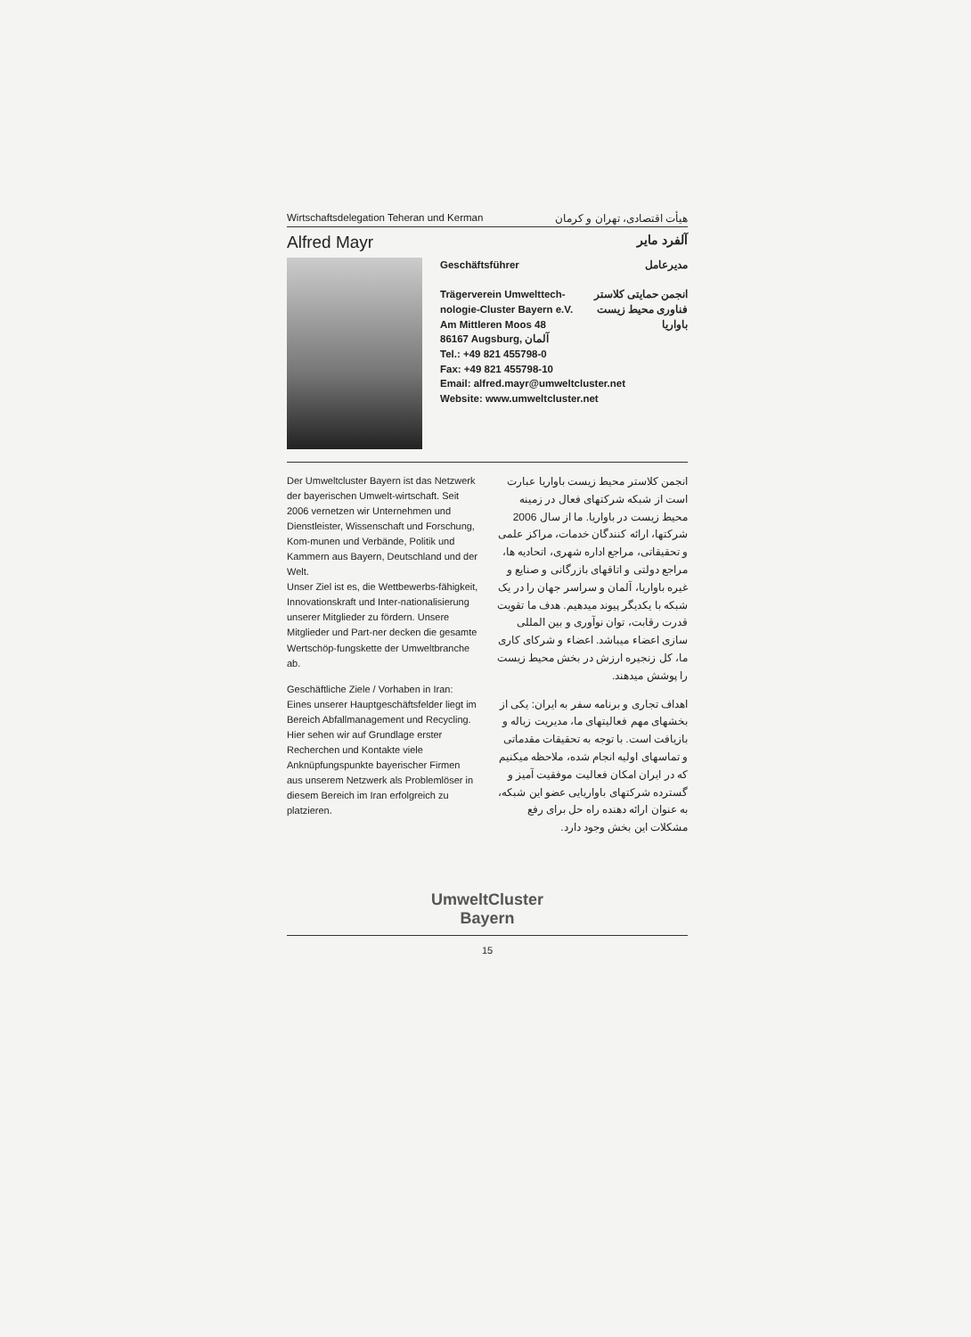Wirtschaftsdelegation Teheran und Kerman هیأت اقتصادی، تهران و کرمان
Alfred Mayr
آلفرد مایر
Geschäftsführer مدیرعامل
Trägerverein Umwelttech-
nologie-Cluster Bayern e.V.
Am Mittleren Moos 48
86167 Augsburg, آلمان انجمن حمایتی کلاستر
فناوری محیط زیست
باواریا
Tel.: +49 821 455798-0
Fax: +49 821 455798-10
Email: alfred.mayr@umweltcluster.net
Website: www.umweltcluster.net
Der Umweltcluster Bayern ist das Netzwerk der bayerischen Umwelt-wirtschaft. Seit 2006 vernetzen wir Unternehmen und Dienstleister, Wissenschaft und Forschung, Kom-munen und Verbände, Politik und Kammern aus Bayern, Deutschland und der Welt.
Unser Ziel ist es, die Wettbewerbs-fähigkeit, Innovationskraft und Inter-nationalisierung unserer Mitglieder zu fördern. Unsere Mitglieder und Part-ner decken die gesamte Wertschöp-fungskette der Umweltbranche ab.
Geschäftliche Ziele / Vorhaben in Iran: Eines unserer Hauptgeschäftsfelder liegt im Bereich Abfallmanagement und Recycling. Hier sehen wir auf Grundlage erster Recherchen und Kontakte viele Anknüpfungspunkte bayerischer Firmen aus unserem Netzwerk als Problemlöser in diesem Bereich im Iran erfolgreich zu platzieren.
انجمن کلاستر محیط زیست باواریا عبارت است از شبکه شرکتهای فعال در زمینه محیط زیست در باواریا. ما از سال 2006 شرکتها، ارائه کنندگان خدمات، مراکز علمی و تحقیقاتی، مراجع اداره شهری، اتحادیه ها، مراجع دولتی و اتاقهای بازرگانی و صنایع و غیره باواریا، آلمان و سراسر جهان را در یک شبکه با یکدیگر پیوند میدهیم. هدف ما تقویت قدرت رقابت، توان نوآوری و بین المللی سازی اعضاء میباشد. اعضاء و شرکای کاری ما، کل زنجیره ارزش در بخش محیط زیست را پوشش میدهند.
اهداف تجاری و برنامه سفر به ایران: یکی از بخشهای مهم فعالیتهای ما، مدیریت زباله و بازیافت است. با توجه به تحقیقات مقدماتی و تماسهای اولیه انجام شده، ملاحظه میکنیم که در ایران امکان فعالیت موفقیت آمیز و گسترده شرکتهای باواریایی عضو این شبکه، به عنوان ارائه دهنده راه حل برای رفع مشکلات این بخش وجود دارد.
UmweltCluster
Bayern
15